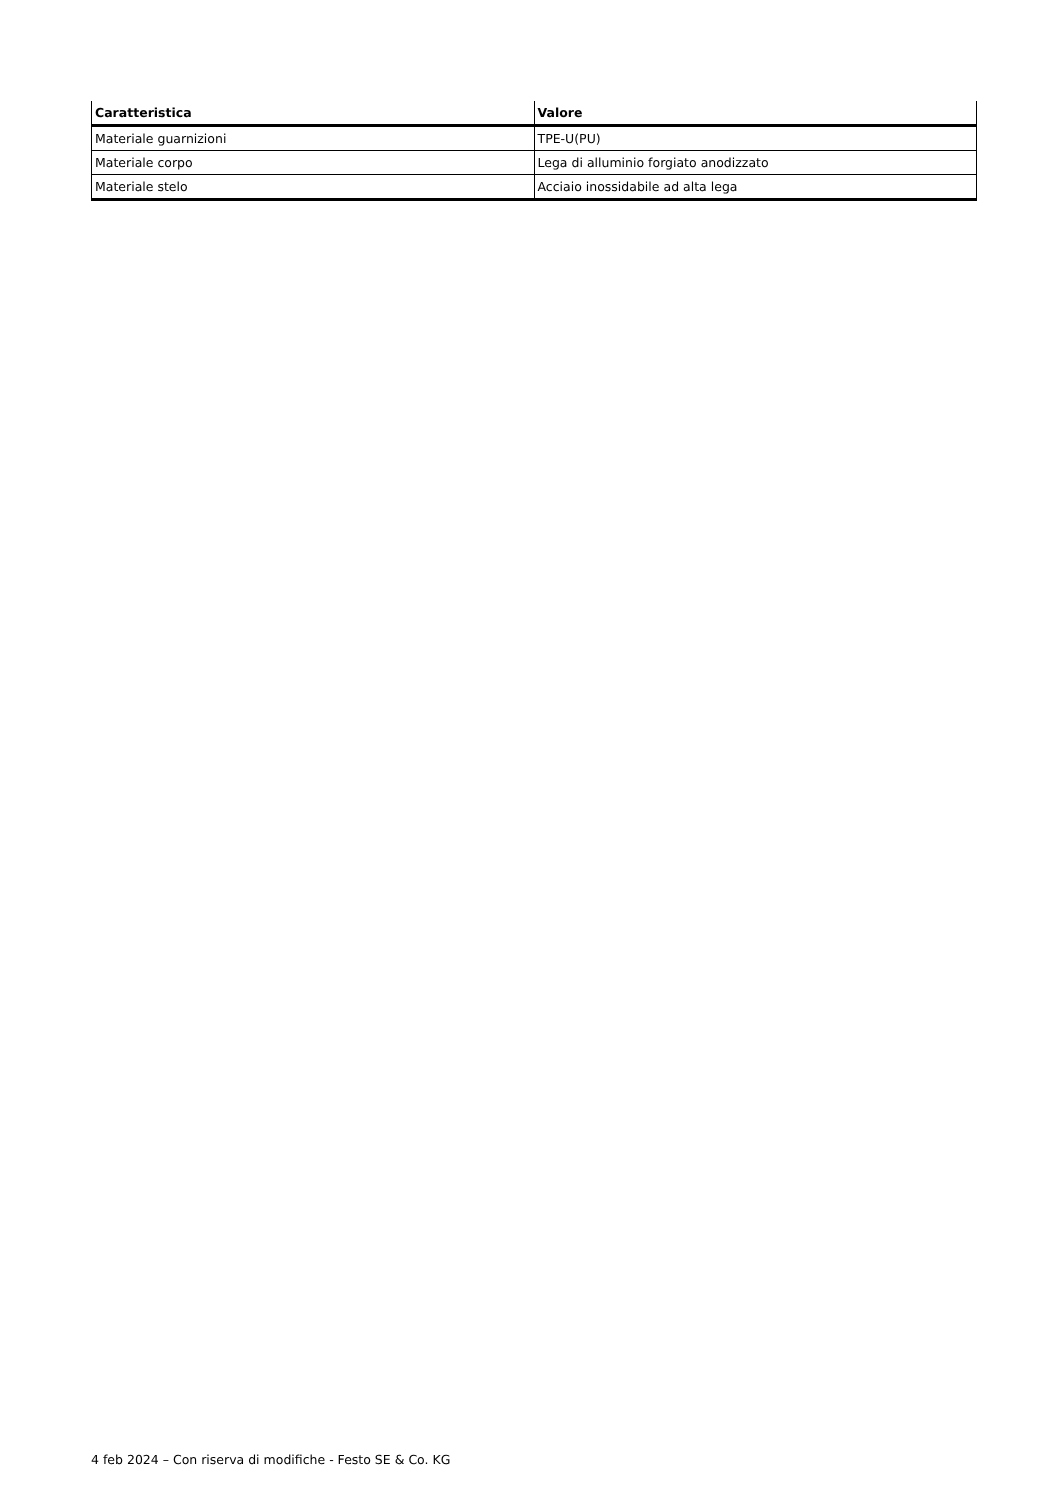| Caratteristica | Valore |
| --- | --- |
| Materiale guarnizioni | TPE-U(PU) |
| Materiale corpo | Lega di alluminio forgiato anodizzato |
| Materiale stelo | Acciaio inossidabile ad alta lega |
4 feb 2024 – Con riserva di modifiche - Festo SE & Co. KG